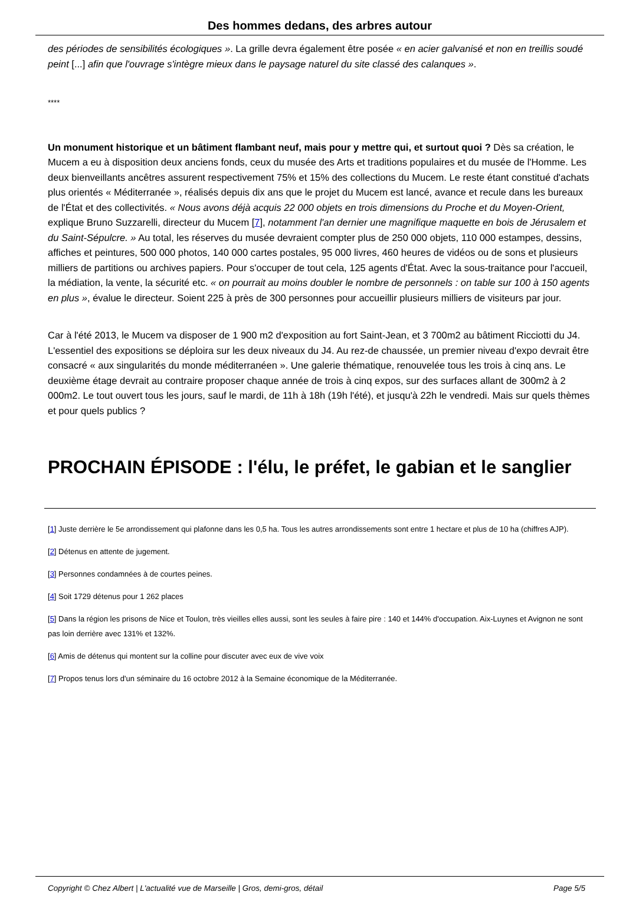Des hommes dedans, des arbres autour
des périodes de sensibilités écologiques ». La grille devra également être posée « en acier galvanisé et non en treillis soudé peint [...] afin que l'ouvrage s'intègre mieux dans le paysage naturel du site classé des calanques ».
****
Un monument historique et un bâtiment flambant neuf, mais pour y mettre qui, et surtout quoi ? Dès sa création, le Mucem a eu à disposition deux anciens fonds, ceux du musée des Arts et traditions populaires et du musée de l'Homme. Les deux bienveillants ancêtres assurent respectivement 75% et 15% des collections du Mucem. Le reste étant constitué d'achats plus orientés « Méditerranée », réalisés depuis dix ans que le projet du Mucem est lancé, avance et recule dans les bureaux de l'État et des collectivités. « Nous avons déjà acquis 22 000 objets en trois dimensions du Proche et du Moyen-Orient, explique Bruno Suzzarelli, directeur du Mucem [7], notamment l'an dernier une magnifique maquette en bois de Jérusalem et du Saint-Sépulcre. » Au total, les réserves du musée devraient compter plus de 250 000 objets, 110 000 estampes, dessins, affiches et peintures, 500 000 photos, 140 000 cartes postales, 95 000 livres, 460 heures de vidéos ou de sons et plusieurs milliers de partitions ou archives papiers. Pour s'occuper de tout cela, 125 agents d'État. Avec la sous-traitance pour l'accueil, la médiation, la vente, la sécurité etc. « on pourrait au moins doubler le nombre de personnels : on table sur 100 à 150 agents en plus », évalue le directeur. Soient 225 à près de 300 personnes pour accueillir plusieurs milliers de visiteurs par jour.
Car à l'été 2013, le Mucem va disposer de 1 900 m2 d'exposition au fort Saint-Jean, et 3 700m2 au bâtiment Ricciotti du J4. L'essentiel des expositions se déploira sur les deux niveaux du J4. Au rez-de chaussée, un premier niveau d'expo devrait être consacré « aux singularités du monde méditerranéen ». Une galerie thématique, renouvelée tous les trois à cinq ans. Le deuxième étage devrait au contraire proposer chaque année de trois à cinq expos, sur des surfaces allant de 300m2 à 2 000m2. Le tout ouvert tous les jours, sauf le mardi, de 11h à 18h (19h l'été), et jusqu'à 22h le vendredi. Mais sur quels thèmes et pour quels publics ?
PROCHAIN ÉPISODE : l'élu, le préfet, le gabian et le sanglier
[1] Juste derrière le 5e arrondissement qui plafonne dans les 0,5 ha. Tous les autres arrondissements sont entre 1 hectare et plus de 10 ha (chiffres AJP).
[2] Détenus en attente de jugement.
[3] Personnes condamnées à de courtes peines.
[4] Soit 1729 détenus pour 1 262 places
[5] Dans la région les prisons de Nice et Toulon, très vieilles elles aussi, sont les seules à faire pire : 140 et 144% d'occupation. Aix-Luynes et Avignon ne sont pas loin derrière avec 131% et 132%.
[6] Amis de détenus qui montent sur la colline pour discuter avec eux de vive voix
[7] Propos tenus lors d'un séminaire du 16 octobre 2012 à la Semaine économique de la Méditerranée.
Copyright © Chez Albert | L'actualité vue de Marseille | Gros, demi-gros, détail Page 5/5